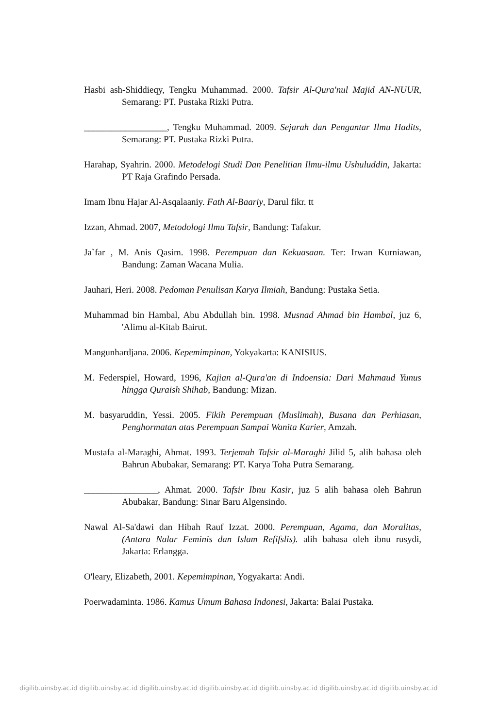Hasbi ash-Shiddieqy, Tengku Muhammad. 2000. Tafsir Al-Qura'nul Majid AN-NUUR, Semarang: PT. Pustaka Rizki Putra.
__________________, Tengku Muhammad. 2009. Sejarah dan Pengantar Ilmu Hadits, Semarang: PT. Pustaka Rizki Putra.
Harahap, Syahrin. 2000. Metodelogi Studi Dan Penelitian Ilmu-ilmu Ushuluddin, Jakarta: PT Raja Grafindo Persada.
Imam Ibnu Hajar Al-Asqalaaniy. Fath Al-Baariy, Darul fikr. tt
Izzan, Ahmad. 2007, Metodologi Ilmu Tafsir, Bandung: Tafakur.
Ja`far , M. Anis Qasim. 1998. Perempuan dan Kekuasaan. Ter: Irwan Kurniawan, Bandung: Zaman Wacana Mulia.
Jauhari, Heri. 2008. Pedoman Penulisan Karya Ilmiah, Bandung: Pustaka Setia.
Muhammad bin Hambal, Abu Abdullah bin. 1998. Musnad Ahmad bin Hambal, juz 6, 'Alimu al-Kitab Bairut.
Mangunhardjana. 2006. Kepemimpinan, Yokyakarta: KANISIUS.
M. Federspiel, Howard, 1996, Kajian al-Qura'an di Indoensia: Dari Mahmaud Yunus hingga Quraish Shihab, Bandung: Mizan.
M. basyaruddin, Yessi. 2005. Fikih Perempuan (Muslimah), Busana dan Perhiasan, Penghormatan atas Perempuan Sampai Wanita Karier, Amzah.
Mustafa al-Maraghi, Ahmat. 1993. Terjemah Tafsir al-Maraghi Jilid 5, alih bahasa oleh Bahrun Abubakar, Semarang: PT. Karya Toha Putra Semarang.
________________, Ahmat. 2000. Tafsir Ibnu Kasir, juz 5 alih bahasa oleh Bahrun Abubakar, Bandung: Sinar Baru Algensindo.
Nawal Al-Sa'dawi dan Hibah Rauf Izzat. 2000. Perempuan, Agama, dan Moralitas, (Antara Nalar Feminis dan Islam Refifslis). alih bahasa oleh ibnu rusydi, Jakarta: Erlangga.
O'leary, Elizabeth, 2001. Kepemimpinan, Yogyakarta: Andi.
Poerwadaminta. 1986. Kamus Umum Bahasa Indonesi, Jakarta: Balai Pustaka.
digilib.uinsby.ac.id digilib.uinsby.ac.id digilib.uinsby.ac.id digilib.uinsby.ac.id digilib.uinsby.ac.id digilib.uinsby.ac.id digilib.uinsby.ac.id